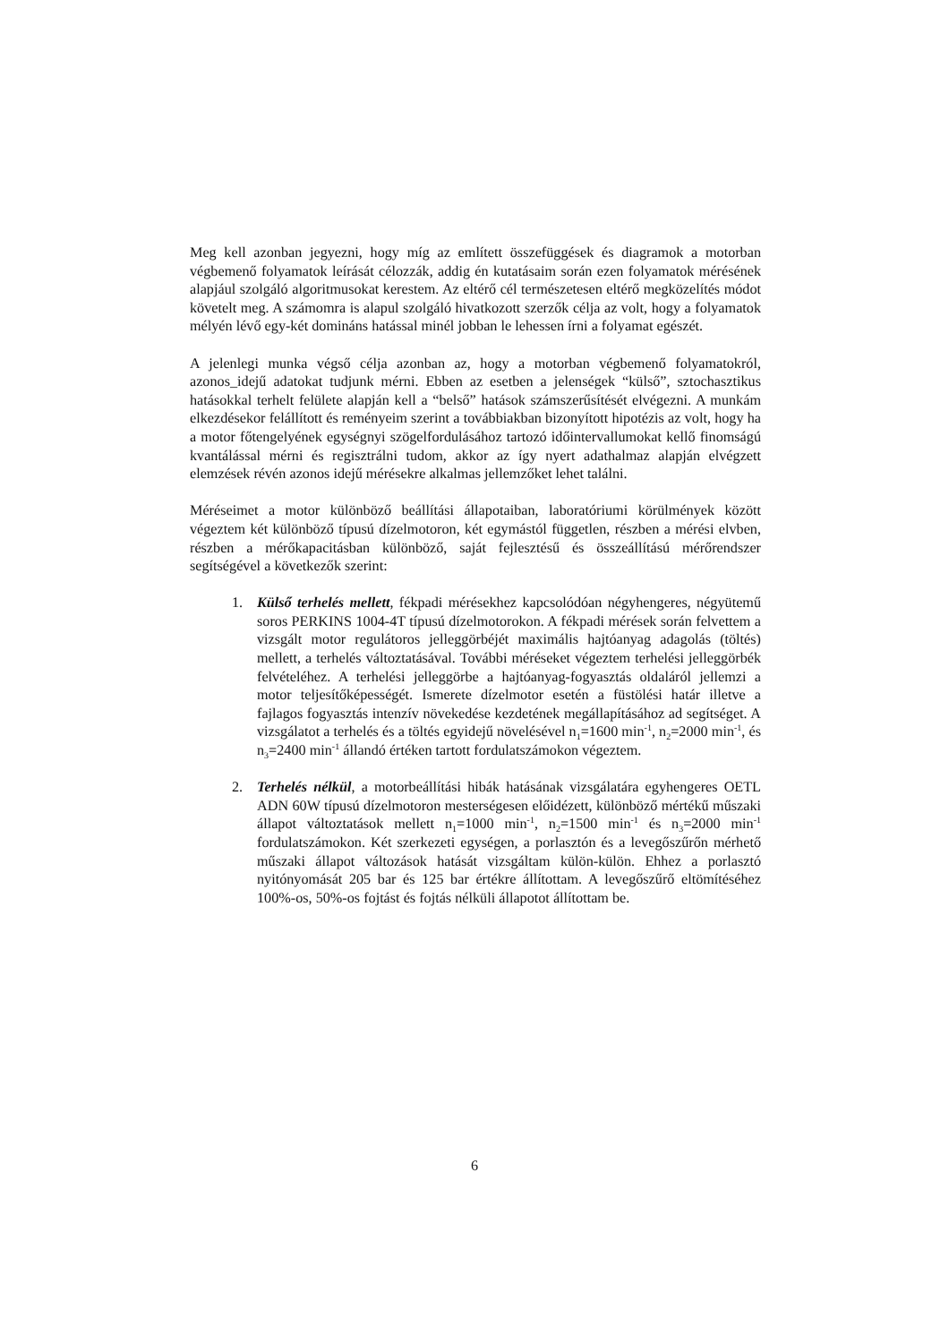Meg kell azonban jegyezni, hogy míg az említett összefüggések és diagramok a motorban végbemenő folyamatok leírását célozzák, addig én kutatásaim során ezen folyamatok mérésének alapjául szolgáló algoritmusokat kerestem. Az eltérő cél természetesen eltérő megközelítés módot követelt meg. A számomra is alapul szolgáló hivatkozott szerzők célja az volt, hogy a folyamatok mélyén lévő egy-két domináns hatással minél jobban le lehessen írni a folyamat egészét.
A jelenlegi munka végső célja azonban az, hogy a motorban végbemenő folyamatokról, azonos_idejű adatokat tudjunk mérni. Ebben az esetben a jelenségek “külső”, sztochasztikus hatásokkal terhelt felülete alapján kell a “belső” hatások számszerűsítését elvégezni. A munkám elkezdésekor felállított és reményeim szerint a továbbiakban bizonyított hipotézis az volt, hogy ha a motor főtengelyének egységnyi szögelfordulásához tartozó időintervallumokat kellő finomságú kvantálással mérni és regisztrálni tudom, akkor az így nyert adathalmaz alapján elvégzett elemzések révén azonos idejű mérésekre alkalmas jellemzőket lehet találni.
Méréseimet a motor különböző beállítási állapotaiban, laboratóriumi körülmények között végeztem két különböző típusú dízelmotoron, két egymástól független, részben a mérési elvben, részben a mérőkapacitásban különböző, saját fejlesztésű és összeállítású mérőrendszer segítségével a következők szerint:
1. Külső terhelés mellett, fékpadi mérésekhez kapcsolódóan négyhengeres, négyütemű soros PERKINS 1004-4T típusú dízelmotorokon. A fékpadi mérések során felvettem a vizsgált motor regulátoros jelleggörbéjét maximális hajtóanyag adagolás (töltés) mellett, a terhelés változtatásával. További méréseket végeztem terhelési jelleggörbék felvételéhez. A terhelési jelleggörbe a hajtóanyag-fogyasztás oldaláról jellemzi a motor teljesítőképességét. Ismerete dízelmotor esetén a füstölési határ illetve a fajlagos fogyasztás intenzív növekedése kezdetének megállapításához ad segítséget. A vizsgálatot a terhelés és a töltés egyidejű növelésével n<sub>1</sub>=1600 min<sup>-1</sup>, n<sub>2</sub>=2000 min<sup>-1</sup>, és n<sub>3</sub>=2400 min<sup>-1</sup> állandó értéken tartott fordulatszámokon végeztem.
2. Terhelés nélkül, a motorbeállítási hibák hatásának vizsgálatára egyhengeres OETL ADN 60W típusú dízelmotoron mesterségesen előidézett, különböző mértékű műszaki állapot változtatások mellett n<sub>1</sub>=1000 min<sup>-1</sup>, n<sub>2</sub>=1500 min<sup>-1</sup> és n<sub>3</sub>=2000 min<sup>-1</sup> fordulatszámokon. Két szerkezeti egységen, a porlasztón és a levegőszűrőn mérhető műszaki állapot változások hatását vizsgáltam külön-külön. Ehhez a porlasztó nyitónyomását 205 bar és 125 bar értékre állítottam. A levegőszűrő eltömítéséhez 100%-os, 50%-os fojtást és fojtás nélküli állapotot állítottam be.
6